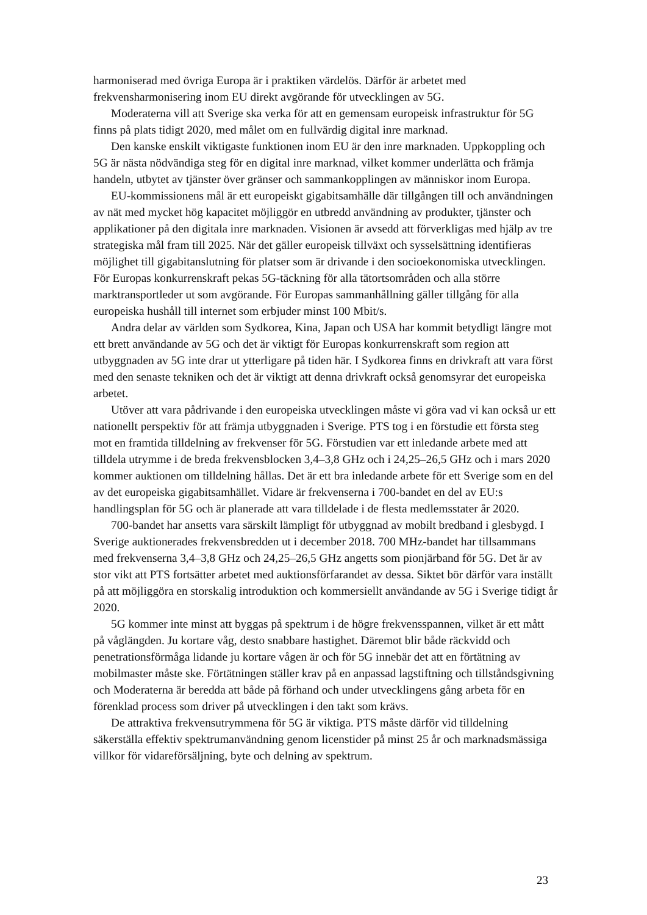harmoniserad med övriga Europa är i praktiken värdelös. Därför är arbetet med frekvensharmonisering inom EU direkt avgörande för utvecklingen av 5G.
Moderaterna vill att Sverige ska verka för att en gemensam europeisk infrastruktur för 5G finns på plats tidigt 2020, med målet om en fullvärdig digital inre marknad.
Den kanske enskilt viktigaste funktionen inom EU är den inre marknaden. Uppkoppling och 5G är nästa nödvändiga steg för en digital inre marknad, vilket kommer underlätta och främja handeln, utbytet av tjänster över gränser och sammankopplingen av människor inom Europa.
EU-kommissionens mål är ett europeiskt gigabitsamhälle där tillgången till och användningen av nät med mycket hög kapacitet möjliggör en utbredd användning av produkter, tjänster och applikationer på den digitala inre marknaden. Visionen är avsedd att förverkligas med hjälp av tre strategiska mål fram till 2025. När det gäller europeisk tillväxt och sysselsättning identifieras möjlighet till gigabitanslutning för platser som är drivande i den socioekonomiska utvecklingen. För Europas konkurrenskraft pekas 5G-täckning för alla tätortsområden och alla större marktransportleder ut som avgörande. För Europas sammanhållning gäller tillgång för alla europeiska hushåll till internet som erbjuder minst 100 Mbit/s.
Andra delar av världen som Sydkorea, Kina, Japan och USA har kommit betydligt längre mot ett brett användande av 5G och det är viktigt för Europas konkurrenskraft som region att utbyggnaden av 5G inte drar ut ytterligare på tiden här. I Sydkorea finns en drivkraft att vara först med den senaste tekniken och det är viktigt att denna drivkraft också genomsyrar det europeiska arbetet.
Utöver att vara pådrivande i den europeiska utvecklingen måste vi göra vad vi kan också ur ett nationellt perspektiv för att främja utbyggnaden i Sverige. PTS tog i en förstudie ett första steg mot en framtida tilldelning av frekvenser för 5G. Förstudien var ett inledande arbete med att tilldela utrymme i de breda frekvensblocken 3,4–3,8 GHz och i 24,25–26,5 GHz och i mars 2020 kommer auktionen om tilldelning hållas. Det är ett bra inledande arbete för ett Sverige som en del av det europeiska gigabitsamhället. Vidare är frekvenserna i 700-bandet en del av EU:s handlingsplan för 5G och är planerade att vara tilldelade i de flesta medlemsstater år 2020.
700-bandet har ansetts vara särskilt lämpligt för utbyggnad av mobilt bredband i glesbygd. I Sverige auktionerades frekvensbredden ut i december 2018. 700 MHz-bandet har tillsammans med frekvenserna 3,4–3,8 GHz och 24,25–26,5 GHz angetts som pionjärband för 5G. Det är av stor vikt att PTS fortsätter arbetet med auktionsförfarandet av dessa. Siktet bör därför vara inställt på att möjliggöra en storskalig introduktion och kommersiellt användande av 5G i Sverige tidigt år 2020.
5G kommer inte minst att byggas på spektrum i de högre frekvensspannen, vilket är ett mått på våglängden. Ju kortare våg, desto snabbare hastighet. Däremot blir både räckvidd och penetrationsförmåga lidande ju kortare vågen är och för 5G innebär det att en förtätning av mobilmaster måste ske. Förtätningen ställer krav på en anpassad lagstiftning och tillståndsgivning och Moderaterna är beredda att både på förhand och under utvecklingens gång arbeta för en förenklad process som driver på utvecklingen i den takt som krävs.
De attraktiva frekvensutrymmena för 5G är viktiga. PTS måste därför vid tilldelning säkerställa effektiv spektrumanvändning genom licenstider på minst 25 år och marknadsmässiga villkor för vidareförsäljning, byte och delning av spektrum.
23